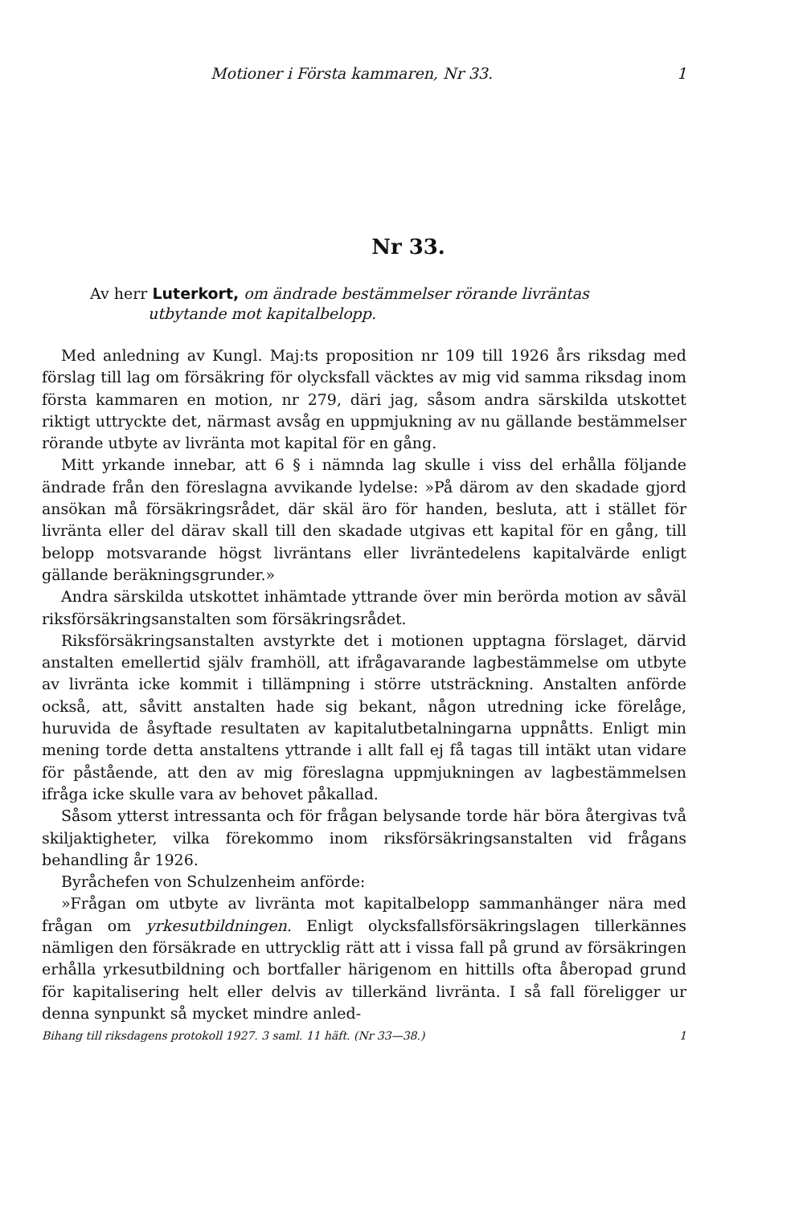Motioner i Första kammaren, Nr 33. 1
Nr 33.
Av herr Luterkort, om ändrade bestämmelser rörande livräntas
utbytande mot kapitalbelopp.
Med anledning av Kungl. Maj:ts proposition nr 109 till 1926 års riksdag med förslag till lag om försäkring för olycksfall väcktes av mig vid samma riksdag inom första kammaren en motion, nr 279, däri jag, såsom andra särskilda utskottet riktigt uttryckte det, närmast avsåg en uppmjukning av nu gällande bestämmelser rörande utbyte av livränta mot kapital för en gång.
Mitt yrkande innebar, att 6 § i nämnda lag skulle i viss del erhålla följande ändrade från den föreslagna avvikande lydelse: »På därom av den skadade gjord ansökan må försäkringsrådet, där skäl äro för handen, besluta, att i stället för livränta eller del därav skall till den skadade utgivas ett kapital för en gång, till belopp motsvarande högst livräntans eller livräntedelens kapitalvärde enligt gällande beräkningsgrunder.»
Andra särskilda utskottet inhämtade yttrande över min berörda motion av såväl riksförsäkringsanstalten som försäkringsrådet.
Riksförsäkringsanstalten avstyrkte det i motionen upptagna förslaget, därvid anstalten emellertid själv framhöll, att ifrågavarande lagbestämmelse om utbyte av livränta icke kommit i tillämpning i större utsträckning. Anstalten anförde också, att, såvitt anstalten hade sig bekant, någon utredning icke förelåge, huruvida de åsyftade resultaten av kapitalutbetalningarna uppnåtts. Enligt min mening torde detta anstaltens yttrande i allt fall ej få tagas till intäkt utan vidare för påstående, att den av mig föreslagna uppmjukningen av lagbestämmelsen ifråga icke skulle vara av behovet påkallad.
Såsom ytterst intressanta och för frågan belysande torde här böra återgivas två skiljaktigheter, vilka förekommo inom riksförsäkringsanstalten vid frågans behandling år 1926.
Byråchefen von Schulzenheim anförde:
»Frågan om utbyte av livränta mot kapitalbelopp sammanhänger nära med frågan om yrkesutbildningen. Enligt olycksfallsförsäkringslagen tillerkännes nämligen den försäkrade en uttrycklig rätt att i vissa fall på grund av försäkringen erhålla yrkesutbildning och bortfaller härigenom en hittills ofta åberopad grund för kapitalisering helt eller delvis av tillerkänd livränta. I så fall föreligger ur denna synpunkt så mycket mindre anled-
Bihang till riksdagens protokoll 1927. 3 saml. 11 häft. (Nr 33—38.) 1